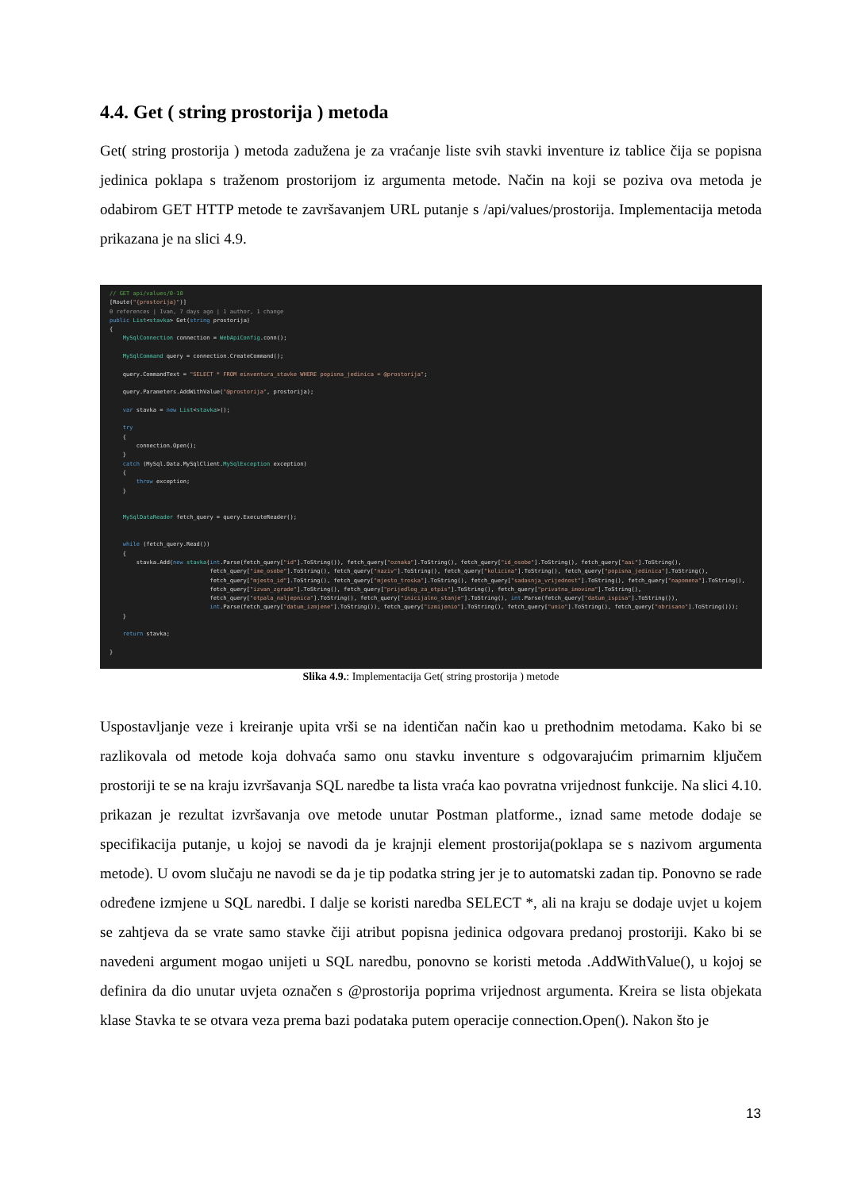4.4. Get ( string prostorija ) metoda
Get( string prostorija ) metoda zadužena je za vraćanje liste svih stavki inventure iz tablice čija se popisna jedinica poklapa s traženom prostorijom iz argumenta metode. Način na koji se poziva ova metoda je odabirom GET HTTP metode te završavanjem URL putanje s /api/values/prostorija. Implementacija metoda prikazana je na slici 4.9.
// GET api/values/0-10 [Route("{prostorija}")] 0 references | Ivan, 7 days ago | 1 author, 1 change public List<stavka> Get(string prostorija) { MySqlConnection connection = WebApiConfig.conn(); MySqlCommand query = connection.CreateCommand(); query.CommandText = "SELECT * FROM einventura_stavke WHERE popisna_jedinica = @prostorija"; query.Parameters.AddWithValue("@prostorija", prostorija); var stavka = new List<stavka>(); try { connection.Open(); } catch (MySql.Data.MySqlClient.MySqlException exception) { throw exception; } MySqlDataReader fetch_query = query.ExecuteReader(); while (fetch_query.Read()) { stavka.Add(new stavka(int.Parse(fetch_query["id"].ToString()), fetch_query["oznaka"].ToString(), fetch_query["id_osobe"].ToString(), fetch_query["aai"].ToString(), fetch_query["ime_osobe"].ToString(), fetch_query["naziv"].ToString(), fetch_query["kolicina"].ToString(), fetch_query["popisna_jedinica"].ToString(), fetch_query["mjesto_id"].ToString(), fetch_query["mjesto_troska"].ToString(), fetch_query["sadasnja_vrijednost"].ToString(), fetch_query["napomena"].ToString(), fetch_query["izvan_zgrade"].ToString(), fetch_query["prijedlog_za_otpis"].ToString(), fetch_query["privatna_imovina"].ToString(), fetch_query["otpala_naljepnica"].ToString(), fetch_query["inicijalno_stanje"].ToString(), int.Parse(fetch_query["datum_ispisa"].ToString()), int.Parse(fetch_query["datum_izmjene"].ToString()), fetch_query["izmijenio"].ToString(), fetch_query["unio"].ToString(), fetch_query["obrisano"].ToString())); } return stavka; }
Slika 4.9.: Implementacija Get( string prostorija ) metode
Uspostavljanje veze i kreiranje upita vrši se na identičan način kao u prethodnim metodama. Kako bi se razlikovala od metode koja dohvaća samo onu stavku inventure s odgovarajućim primarnim ključem prostoriji te se na kraju izvršavanja SQL naredbe ta lista vraća kao povratna vrijednost funkcije. Na slici 4.10. prikazan je rezultat izvršavanja ove metode unutar Postman platforme., iznad same metode dodaje se specifikacija putanje, u kojoj se navodi da je krajnji element prostorija(poklapa se s nazivom argumenta metode). U ovom slučaju ne navodi se da je tip podatka string jer je to automatski zadan tip. Ponovno se rade određene izmjene u SQL naredbi. I dalje se koristi naredba SELECT *, ali na kraju se dodaje uvjet u kojem se zahtjeva da se vrate samo stavke čiji atribut popisna jedinica odgovara predanoj prostoriji. Kako bi se navedeni argument mogao unijeti u SQL naredbu, ponovno se koristi metoda .AddWithValue(), u kojoj se definira da dio unutar uvjeta označen s @prostorija poprima vrijednost argumenta. Kreira se lista objekata klase Stavka te se otvara veza prema bazi podataka putem operacije connection.Open(). Nakon što je
13